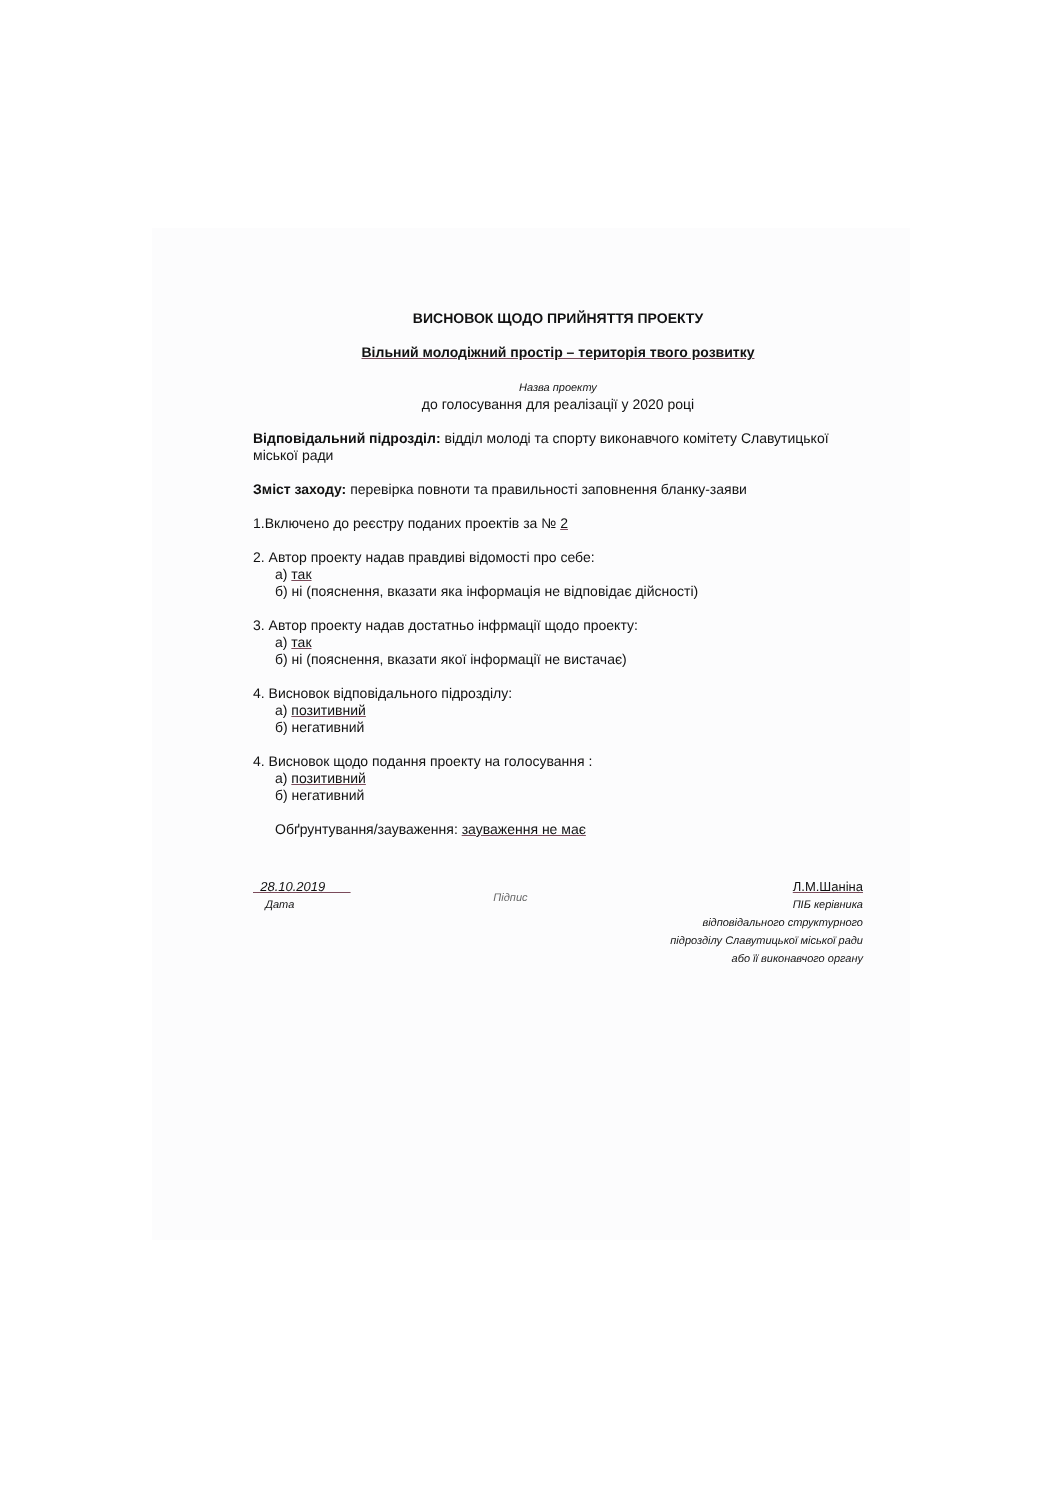ВИСНОВОК ЩОДО ПРИЙНЯТТЯ ПРОЕКТУ
Вільний молодіжний простір – територія твого розвитку
Назва проекту
до голосування для реалізації у 2020 році
Відповідальний підрозділ: відділ молоді та спорту виконавчого комітету Славутицької міської ради
Зміст заходу: перевірка повноти та правильності заповнення бланку-заяви
1.Включено до реєстру поданих проектів за № 2
2. Автор проекту надав правдиві відомості про себе:
а) так
б) ні (пояснення, вказати яка інформація не відповідає дійсності)
3. Автор проекту надав достатньо інфрмації щодо проекту:
а) так
б) ні (пояснення, вказати якої інформації не вистачає)
4. Висновок відповідального підрозділу:
а) позитивний
б) негативний
4. Висновок щодо подання проекту на голосування :
а) позитивний
б) негативний
Обґрунтування/зауваження: зауваження не має
28.10.2019
Дата
Підпис
Л.М.Шаніна
ПІБ керівника
відповідального структурного
підрозділу Славутицької міської ради
або її виконавчого органу